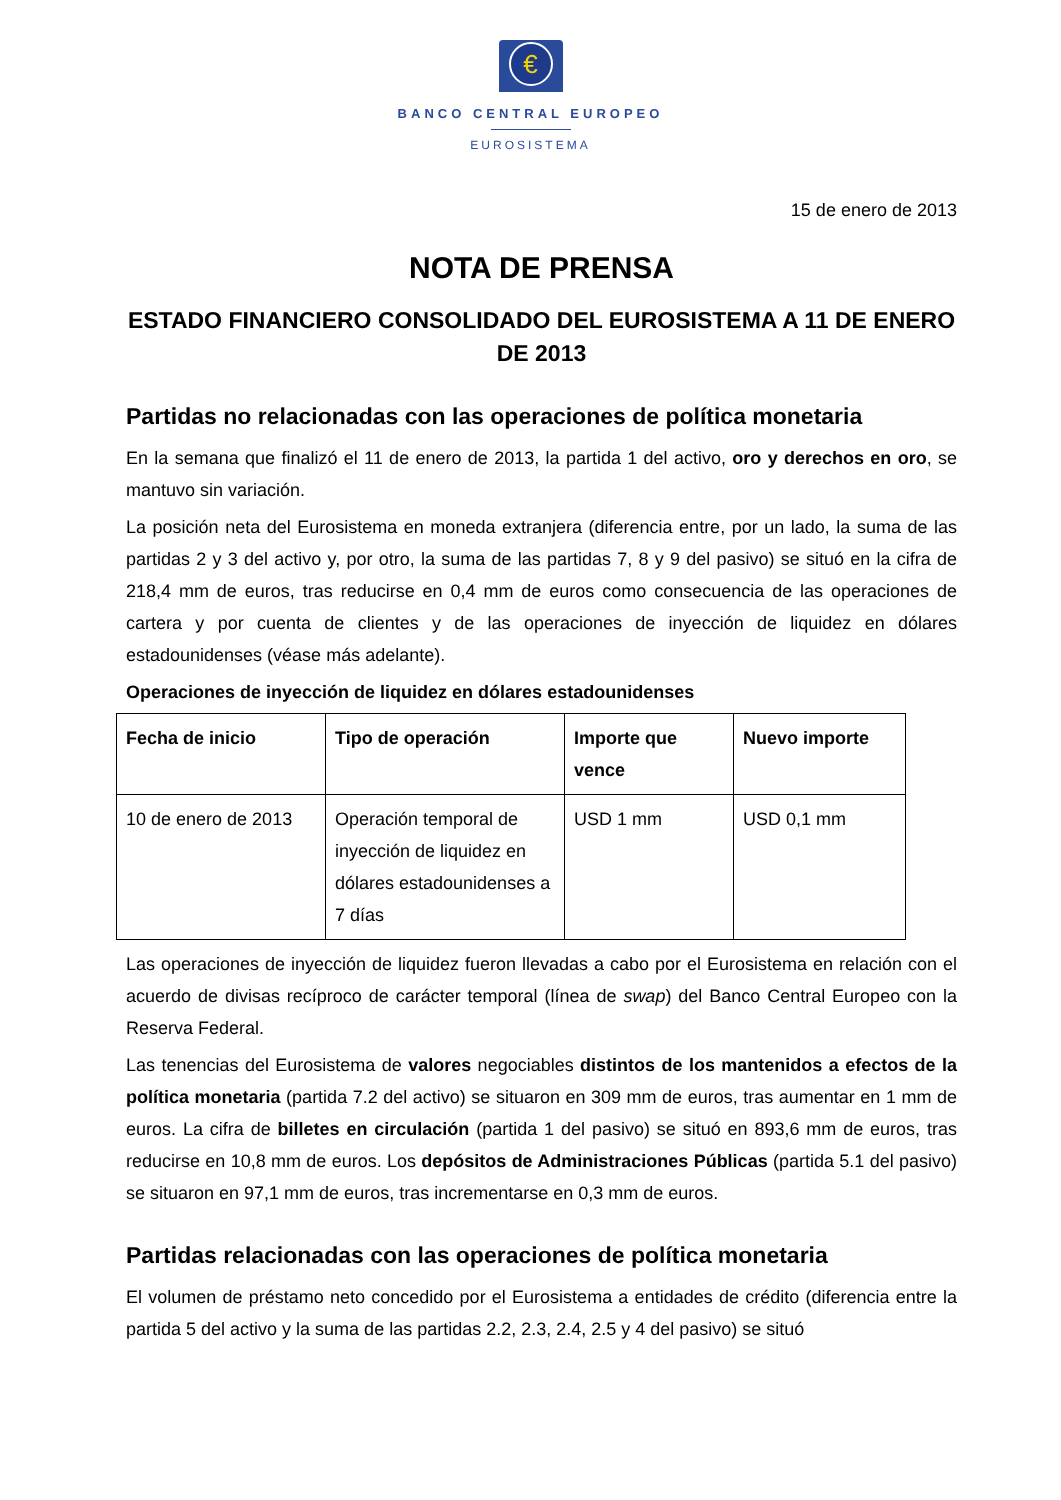€
BANCO CENTRAL EUROPEO
EUROSISTEMA
15 de enero de 2013
NOTA DE PRENSA
ESTADO FINANCIERO CONSOLIDADO DEL EUROSISTEMA A 11 DE ENERO DE 2013
Partidas no relacionadas con las operaciones de política monetaria
En la semana que finalizó el 11 de enero de 2013, la partida 1 del activo, oro y derechos en oro, se mantuvo sin variación.
La posición neta del Eurosistema en moneda extranjera (diferencia entre, por un lado, la suma de las partidas 2 y 3 del activo y, por otro, la suma de las partidas 7, 8 y 9 del pasivo) se situó en la cifra de 218,4 mm de euros, tras reducirse en 0,4 mm de euros como consecuencia de las operaciones de cartera y por cuenta de clientes y de las operaciones de inyección de liquidez en dólares estadounidenses (véase más adelante).
Operaciones de inyección de liquidez en dólares estadounidenses
| Fecha de inicio | Tipo de operación | Importe que vence | Nuevo importe |
| --- | --- | --- | --- |
| 10 de enero de 2013 | Operación temporal de inyección de liquidez en dólares estadounidenses a 7 días | USD 1 mm | USD 0,1 mm |
Las operaciones de inyección de liquidez fueron llevadas a cabo por el Eurosistema en relación con el acuerdo de divisas recíproco de carácter temporal (línea de swap) del Banco Central Europeo con la Reserva Federal.
Las tenencias del Eurosistema de valores negociables distintos de los mantenidos a efectos de la política monetaria (partida 7.2 del activo) se situaron en 309 mm de euros, tras aumentar en 1 mm de euros. La cifra de billetes en circulación (partida 1 del pasivo) se situó en 893,6 mm de euros, tras reducirse en 10,8 mm de euros. Los depósitos de Administraciones Públicas (partida 5.1 del pasivo) se situaron en 97,1 mm de euros, tras incrementarse en 0,3 mm de euros.
Partidas relacionadas con las operaciones de política monetaria
El volumen de préstamo neto concedido por el Eurosistema a entidades de crédito (diferencia entre la partida 5 del activo y la suma de las partidas 2.2, 2.3, 2.4, 2.5 y 4 del pasivo) se situó